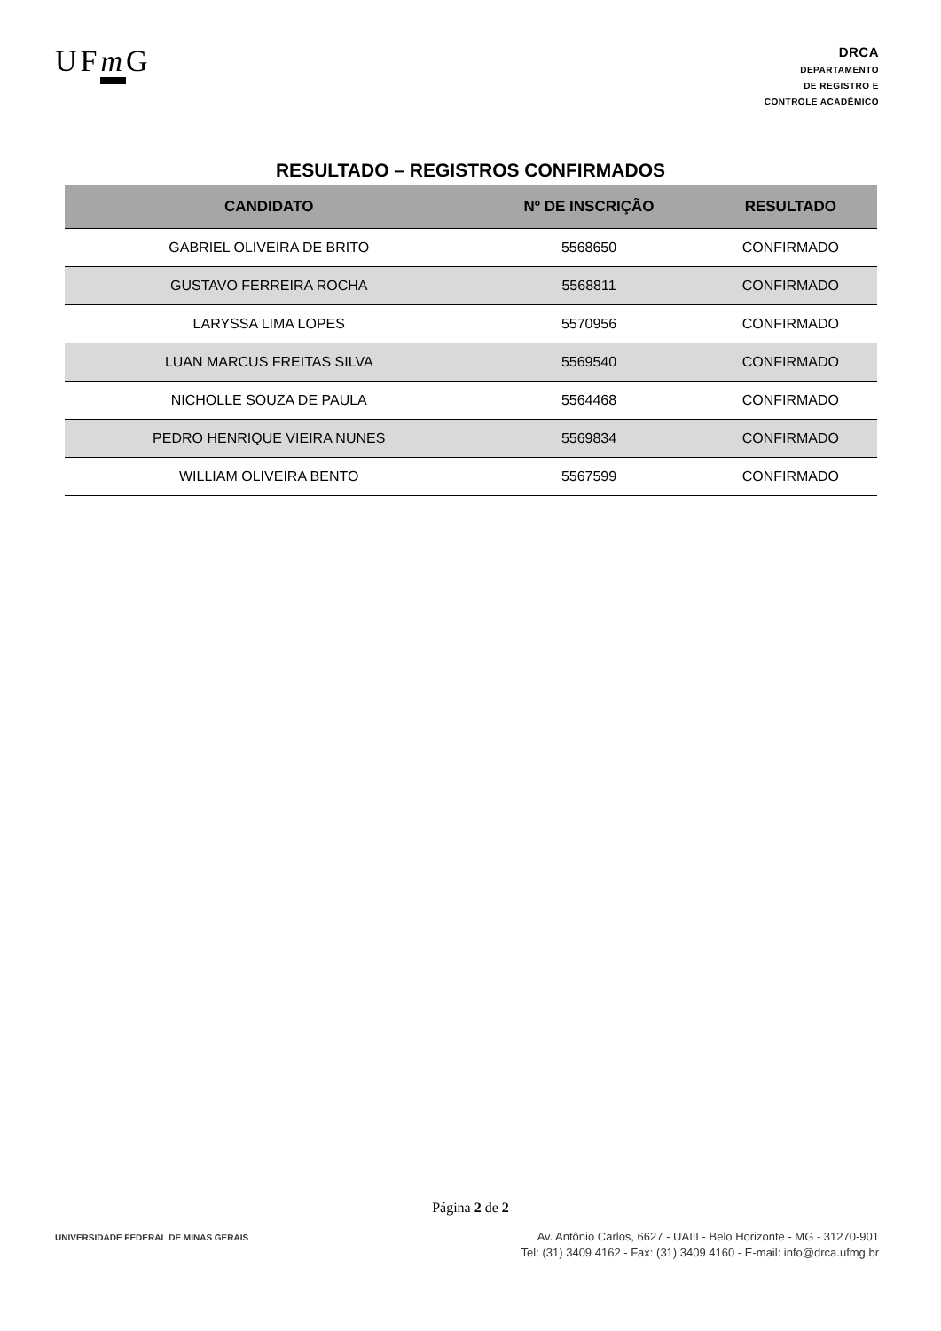UFm G
DRCA
DEPARTAMENTO
DE REGISTRO E
CONTROLE ACADÊMICO
RESULTADO – REGISTROS CONFIRMADOS
| CANDIDATO | Nº DE INSCRIÇÃO | RESULTADO |
| --- | --- | --- |
| GABRIEL OLIVEIRA DE BRITO | 5568650 | CONFIRMADO |
| GUSTAVO FERREIRA ROCHA | 5568811 | CONFIRMADO |
| LARYSSA LIMA LOPES | 5570956 | CONFIRMADO |
| LUAN MARCUS FREITAS SILVA | 5569540 | CONFIRMADO |
| NICHOLLE SOUZA DE PAULA | 5564468 | CONFIRMADO |
| PEDRO HENRIQUE VIEIRA NUNES | 5569834 | CONFIRMADO |
| WILLIAM OLIVEIRA BENTO | 5567599 | CONFIRMADO |
Página 2 de 2
UNIVERSIDADE FEDERAL DE MINAS GERAIS
Av. Antônio Carlos, 6627 - UAIII - Belo Horizonte - MG - 31270-901
Tel: (31) 3409 4162 - Fax: (31) 3409 4160 - E-mail: info@drca.ufmg.br